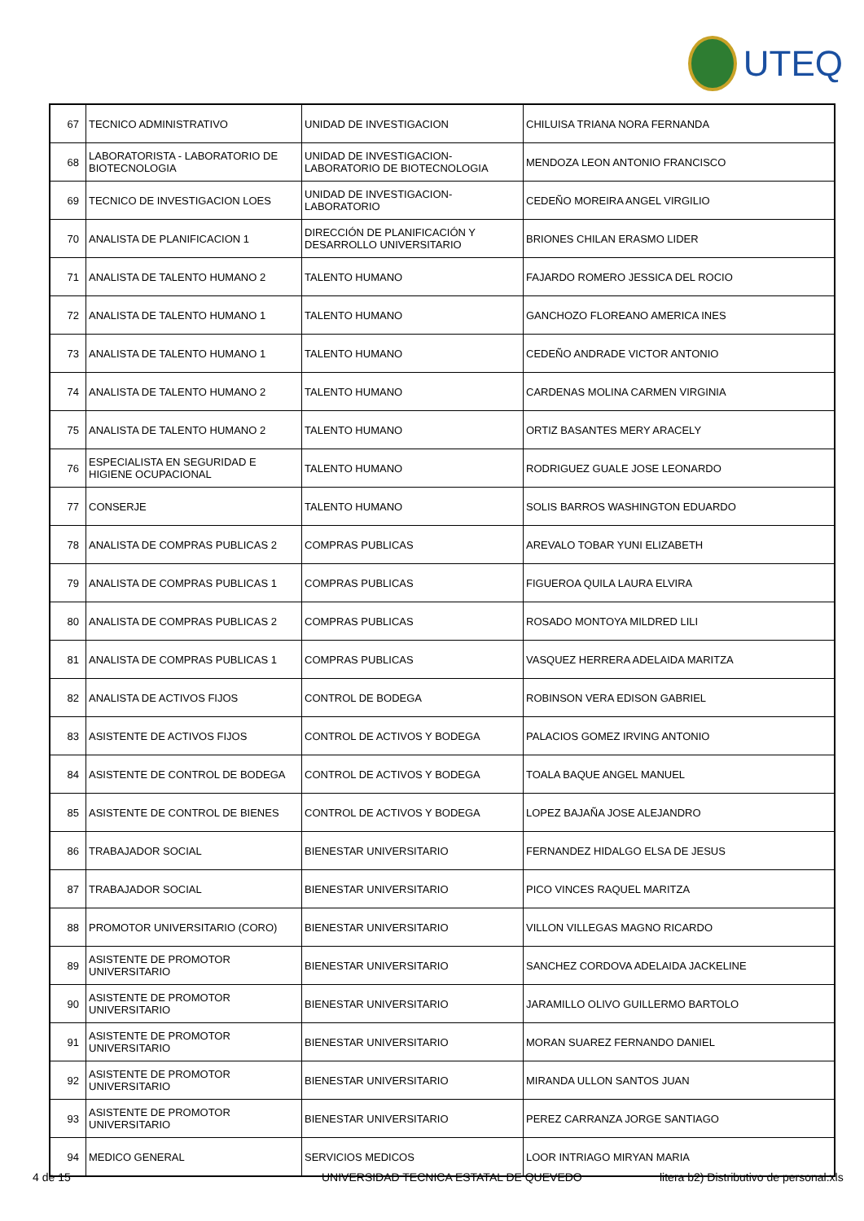UTEQ
| 67 | TECNICO ADMINISTRATIVO | UNIDAD DE INVESTIGACION | CHILUISA TRIANA NORA FERNANDA |
| 68 | LABORATORISTA - LABORATORIO DE BIOTECNOLOGIA | UNIDAD DE INVESTIGACION-LABORATORIO DE BIOTECNOLOGIA | MENDOZA LEON ANTONIO FRANCISCO |
| 69 | TECNICO DE INVESTIGACION LOES | UNIDAD DE INVESTIGACION-LABORATORIO | CEDEÑO MOREIRA ANGEL VIRGILIO |
| 70 | ANALISTA DE PLANIFICACION 1 | DIRECCIÓN DE PLANIFICACIÓN Y DESARROLLO UNIVERSITARIO | BRIONES CHILAN ERASMO LIDER |
| 71 | ANALISTA DE TALENTO HUMANO 2 | TALENTO HUMANO | FAJARDO ROMERO JESSICA DEL ROCIO |
| 72 | ANALISTA DE TALENTO HUMANO 1 | TALENTO HUMANO | GANCHOZO FLOREANO AMERICA INES |
| 73 | ANALISTA DE TALENTO HUMANO 1 | TALENTO HUMANO | CEDEÑO ANDRADE VICTOR ANTONIO |
| 74 | ANALISTA DE TALENTO HUMANO 2 | TALENTO HUMANO | CARDENAS MOLINA CARMEN VIRGINIA |
| 75 | ANALISTA DE TALENTO HUMANO 2 | TALENTO HUMANO | ORTIZ BASANTES MERY ARACELY |
| 76 | ESPECIALISTA EN SEGURIDAD E HIGIENE OCUPACIONAL | TALENTO HUMANO | RODRIGUEZ GUALE JOSE LEONARDO |
| 77 | CONSERJE | TALENTO HUMANO | SOLIS BARROS WASHINGTON EDUARDO |
| 78 | ANALISTA DE COMPRAS PUBLICAS 2 | COMPRAS PUBLICAS | AREVALO TOBAR YUNI ELIZABETH |
| 79 | ANALISTA DE COMPRAS PUBLICAS 1 | COMPRAS PUBLICAS | FIGUEROA QUILA LAURA ELVIRA |
| 80 | ANALISTA DE COMPRAS PUBLICAS 2 | COMPRAS PUBLICAS | ROSADO MONTOYA MILDRED LILI |
| 81 | ANALISTA DE COMPRAS PUBLICAS 1 | COMPRAS PUBLICAS | VASQUEZ HERRERA ADELAIDA MARITZA |
| 82 | ANALISTA DE ACTIVOS FIJOS | CONTROL DE BODEGA | ROBINSON VERA EDISON GABRIEL |
| 83 | ASISTENTE DE ACTIVOS FIJOS | CONTROL DE ACTIVOS Y BODEGA | PALACIOS GOMEZ IRVING ANTONIO |
| 84 | ASISTENTE DE CONTROL DE BODEGA | CONTROL DE ACTIVOS Y BODEGA | TOALA BAQUE ANGEL MANUEL |
| 85 | ASISTENTE DE CONTROL DE BIENES | CONTROL DE ACTIVOS Y BODEGA | LOPEZ BAJAÑA JOSE ALEJANDRO |
| 86 | TRABAJADOR SOCIAL | BIENESTAR UNIVERSITARIO | FERNANDEZ HIDALGO ELSA DE JESUS |
| 87 | TRABAJADOR SOCIAL | BIENESTAR UNIVERSITARIO | PICO VINCES RAQUEL MARITZA |
| 88 | PROMOTOR UNIVERSITARIO (CORO) | BIENESTAR UNIVERSITARIO | VILLON VILLEGAS MAGNO RICARDO |
| 89 | ASISTENTE DE PROMOTOR UNIVERSITARIO | BIENESTAR UNIVERSITARIO | SANCHEZ CORDOVA ADELAIDA JACKELINE |
| 90 | ASISTENTE DE PROMOTOR UNIVERSITARIO | BIENESTAR UNIVERSITARIO | JARAMILLO OLIVO GUILLERMO BARTOLO |
| 91 | ASISTENTE DE PROMOTOR UNIVERSITARIO | BIENESTAR UNIVERSITARIO | MORAN SUAREZ FERNANDO DANIEL |
| 92 | ASISTENTE DE PROMOTOR UNIVERSITARIO | BIENESTAR UNIVERSITARIO | MIRANDA ULLON SANTOS JUAN |
| 93 | ASISTENTE DE PROMOTOR UNIVERSITARIO | BIENESTAR UNIVERSITARIO | PEREZ CARRANZA JORGE SANTIAGO |
| 94 | MEDICO GENERAL | SERVICIOS MEDICOS | LOOR INTRIAGO MIRYAN MARIA |
4 de 15 UNIVERSIDAD TECNICA ESTATAL DE QUEVEDO litera b2) Distributivo de personal.xls